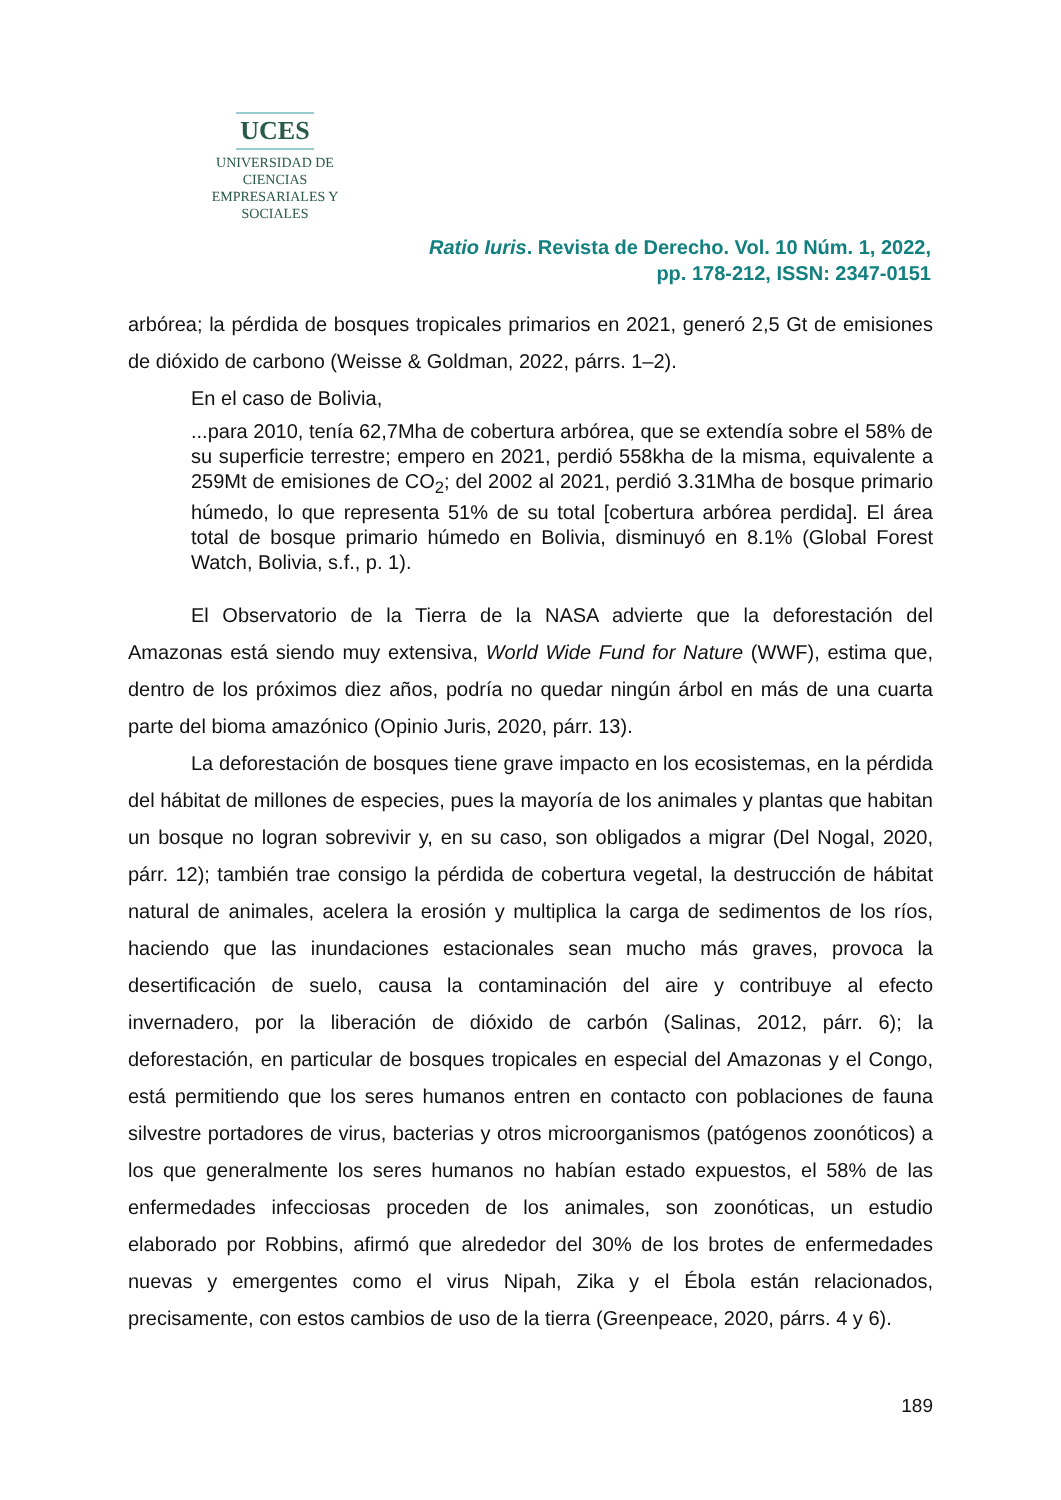UCES
UNIVERSIDAD DE CIENCIAS
EMPRESARIALES Y SOCIALES
Ratio Iuris. Revista de Derecho. Vol. 10 Núm. 1, 2022,
pp. 178-212, ISSN: 2347-0151
arbórea; la pérdida de bosques tropicales primarios en 2021, generó 2,5 Gt de emisiones de dióxido de carbono (Weisse & Goldman, 2022, párrs. 1–2).
En el caso de Bolivia,
...para 2010, tenía 62,7Mha de cobertura arbórea, que se extendía sobre el 58% de su superficie terrestre; empero en 2021, perdió 558kha de la misma, equivalente a 259Mt de emisiones de CO<sub>2</sub>; del 2002 al 2021, perdió 3.31Mha de bosque primario húmedo, lo que representa 51% de su total [cobertura arbórea perdida]. El área total de bosque primario húmedo en Bolivia, disminuyó en 8.1% (Global Forest Watch, Bolivia, s.f., p. 1).
El Observatorio de la Tierra de la NASA advierte que la deforestación del Amazonas está siendo muy extensiva, World Wide Fund for Nature (WWF), estima que, dentro de los próximos diez años, podría no quedar ningún árbol en más de una cuarta parte del bioma amazónico (Opinio Juris, 2020, párr. 13).
La deforestación de bosques tiene grave impacto en los ecosistemas, en la pérdida del hábitat de millones de especies, pues la mayoría de los animales y plantas que habitan un bosque no logran sobrevivir y, en su caso, son obligados a migrar (Del Nogal, 2020, párr. 12); también trae consigo la pérdida de cobertura vegetal, la destrucción de hábitat natural de animales, acelera la erosión y multiplica la carga de sedimentos de los ríos, haciendo que las inundaciones estacionales sean mucho más graves, provoca la desertificación de suelo, causa la contaminación del aire y contribuye al efecto invernadero, por la liberación de dióxido de carbón (Salinas, 2012, párr. 6); la deforestación, en particular de bosques tropicales en especial del Amazonas y el Congo, está permitiendo que los seres humanos entren en contacto con poblaciones de fauna silvestre portadores de virus, bacterias y otros microorganismos (patógenos zoonóticos) a los que generalmente los seres humanos no habían estado expuestos, el 58% de las enfermedades infecciosas proceden de los animales, son zoonóticas, un estudio elaborado por Robbins, afirmó que alrededor del 30% de los brotes de enfermedades nuevas y emergentes como el virus Nipah, Zika y el Ébola están relacionados, precisamente, con estos cambios de uso de la tierra (Greenpeace, 2020, párrs. 4 y 6).
189